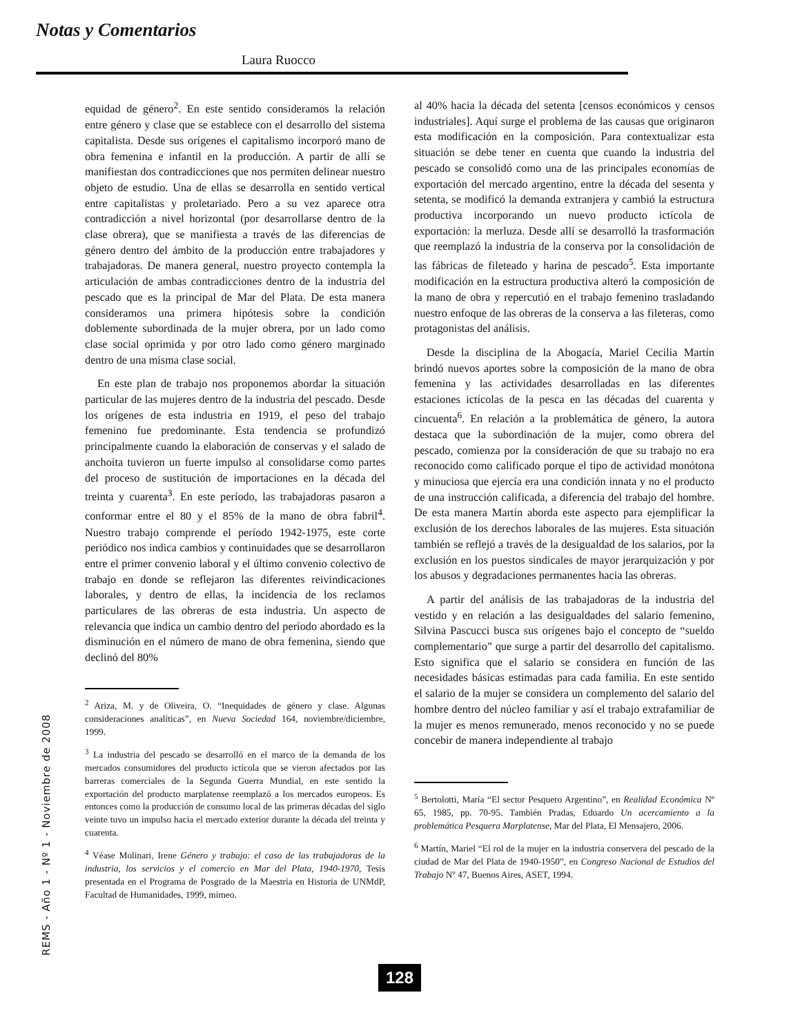Notas y Comentarios
Laura Ruocco
REMS - Año 1 - Nº 1 - Noviembre de 2008
equidad de género<sup>2</sup>. En este sentido consideramos la relación entre género y clase que se establece con el desarrollo del sistema capitalista. Desde sus orígenes el capitalismo incorporó mano de obra femenina e infantil en la producción. A partir de allí se manifiestan dos contradicciones que nos permiten delinear nuestro objeto de estudio. Una de ellas se desarrolla en sentido vertical entre capitalistas y proletariado. Pero a su vez aparece otra contradicción a nivel horizontal (por desarrollarse dentro de la clase obrera), que se manifiesta a través de las diferencias de género dentro del ámbito de la producción entre trabajadores y trabajadoras. De manera general, nuestro proyecto contempla la articulación de ambas contradicciones dentro de la industria del pescado que es la principal de Mar del Plata. De esta manera consideramos una primera hipótesis sobre la condición doblemente subordinada de la mujer obrera, por un lado como clase social oprimida y por otro lado como género marginado dentro de una misma clase social.
En este plan de trabajo nos proponemos abordar la situación particular de las mujeres dentro de la industria del pescado. Desde los orígenes de esta industria en 1919, el peso del trabajo femenino fue predominante. Esta tendencia se profundizó principalmente cuando la elaboración de conservas y el salado de anchoíta tuvieron un fuerte impulso al consolidarse como partes del proceso de sustitución de importaciones en la década del treinta y cuarenta<sup>3</sup>. En este período, las trabajadoras pasaron a conformar entre el 80 y el 85% de la mano de obra fabril<sup>4</sup>. Nuestro trabajo comprende el período 1942-1975, este corte periódico nos indica cambios y continuidades que se desarrollaron entre el primer convenio laboral y el último convenio colectivo de trabajo en donde se reflejaron las diferentes reivindicaciones laborales, y dentro de ellas, la incidencia de los reclamos particulares de las obreras de esta industria. Un aspecto de relevancia que indica un cambio dentro del período abordado es la disminución en el número de mano de obra femenina, siendo que declinó del 80%
<sup>2</sup> Ariza, M. y de Oliveira, O. “Inequidades de género y clase. Algunas consideraciones analíticas”, en Nueva Sociedad 164, noviembre/diciembre, 1999.
<sup>3</sup> La industria del pescado se desarrolló en el marco de la demanda de los mercados consumidores del producto ictícola que se vieron afectados por las barreras comerciales de la Segunda Guerra Mundial, en este sentido la exportación del producto marplatense reemplazó a los mercados europeos. Es entonces como la producción de consumo local de las primeras décadas del siglo veinte tuvo un impulso hacia el mercado exterior durante la década del treinta y cuarenta.
<sup>4</sup> Véase Molinari, Irene Género y trabajo: el caso de las trabajadoras de la industria, los servicios y el comercio en Mar del Plata, 1940-1970, Tesis presentada en el Programa de Posgrado de la Maestría en Historia de UNMdP, Facultad de Humanidades, 1999, mimeo.
al 40% hacia la década del setenta [censos económicos y censos industriales]. Aquí surge el problema de las causas que originaron esta modificación en la composición. Para contextualizar esta situación se debe tener en cuenta que cuando la industria del pescado se consolidó como una de las principales economías de exportación del mercado argentino, entre la década del sesenta y setenta, se modificó la demanda extranjera y cambió la estructura productiva incorporando un nuevo producto ictícola de exportación: la merluza. Desde allí se desarrolló la trasformación que reemplazó la industria de la conserva por la consolidación de las fábricas de fileteado y harina de pescado<sup>5</sup>. Esta importante modificación en la estructura productiva alteró la composición de la mano de obra y repercutió en el trabajo femenino trasladando nuestro enfoque de las obreras de la conserva a las fileteras, como protagonistas del análisis.
Desde la disciplina de la Abogacía, Mariel Cecilia Martín brindó nuevos aportes sobre la composición de la mano de obra femenina y las actividades desarrolladas en las diferentes estaciones ictícolas de la pesca en las décadas del cuarenta y cincuenta<sup>6</sup>. En relación a la problemática de género, la autora destaca que la subordinación de la mujer, como obrera del pescado, comienza por la consideración de que su trabajo no era reconocido como calificado porque el tipo de actividad monótona y minuciosa que ejercía era una condición innata y no el producto de una instrucción calificada, a diferencia del trabajo del hombre. De esta manera Martín aborda este aspecto para ejemplificar la exclusión de los derechos laborales de las mujeres. Esta situación también se reflejó a través de la desigualdad de los salarios, por la exclusión en los puestos sindicales de mayor jerarquización y por los abusos y degradaciones permanentes hacia las obreras.
A partir del análisis de las trabajadoras de la industria del vestido y en relación a las desigualdades del salario femenino, Silvina Pascucci busca sus orígenes bajo el concepto de “sueldo complementario” que surge a partir del desarrollo del capitalismo. Esto significa que el salario se considera en función de las necesidades básicas estimadas para cada familia. En este sentido el salario de la mujer se considera un complemento del salario del hombre dentro del núcleo familiar y así el trabajo extrafamiliar de la mujer es menos remunerado, menos reconocido y no se puede concebir de manera independiente al trabajo
<sup>5</sup> Bertolotti, María “El sector Pesquero Argentino”, en Realidad Económica Nº 65, 1985, pp. 70-95. También Pradas, Eduardo Un acercamiento a la problemática Pesquera Marplatense, Mar del Plata, El Mensajero, 2006.
<sup>6</sup> Martín, Mariel “El rol de la mujer en la industria conservera del pescado de la ciudad de Mar del Plata de 1940-1950”, en Congreso Nacional de Estudios del Trabajo Nº 47, Buenos Aires, ASET, 1994.
128